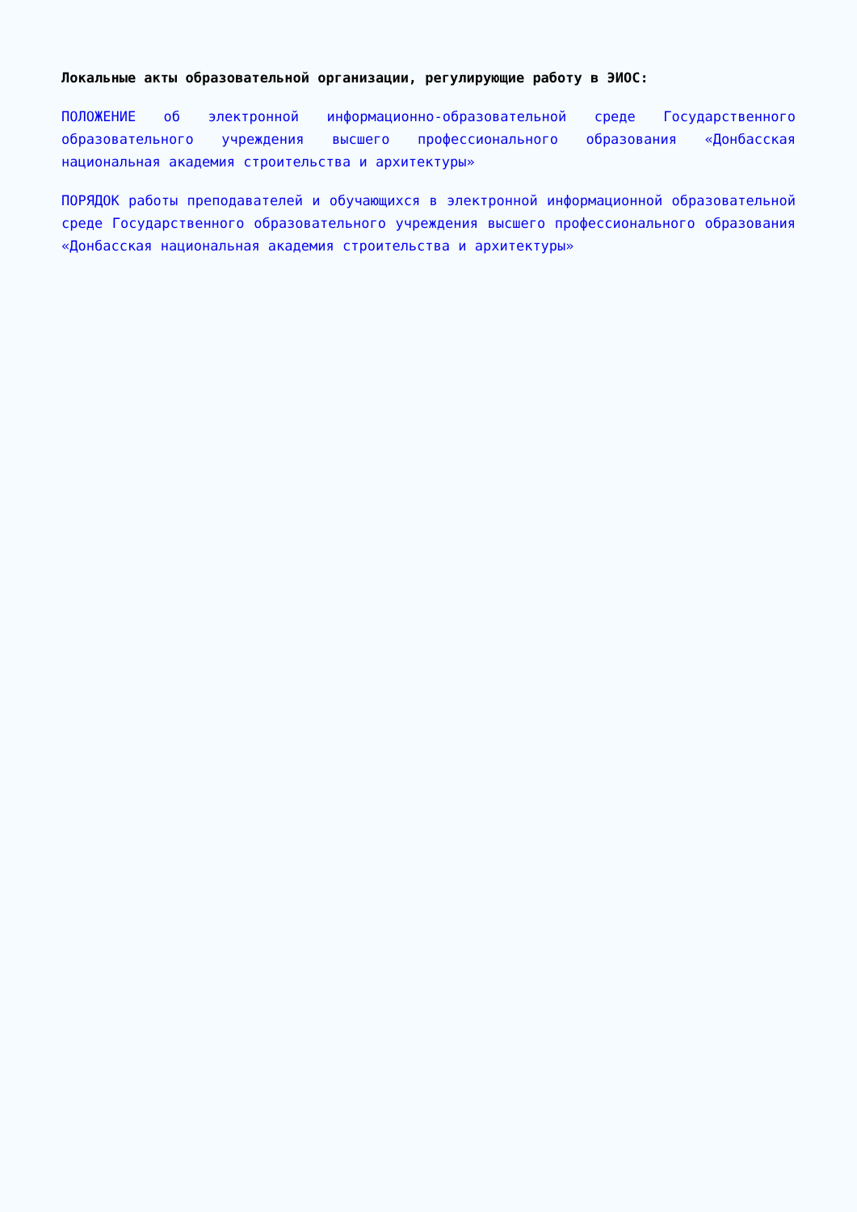Локальные акты образовательной организации, регулирующие работу в ЭИОС:
ПОЛОЖЕНИЕ об электронной информационно-образовательной среде Государственного образовательного учреждения высшего профессионального образования «Донбасская национальная академия строительства и архитектуры»
ПОРЯДОК работы преподавателей и обучающихся в электронной информационной образовательной среде Государственного образовательного учреждения высшего профессионального образования «Донбасская национальная академия строительства и архитектуры»